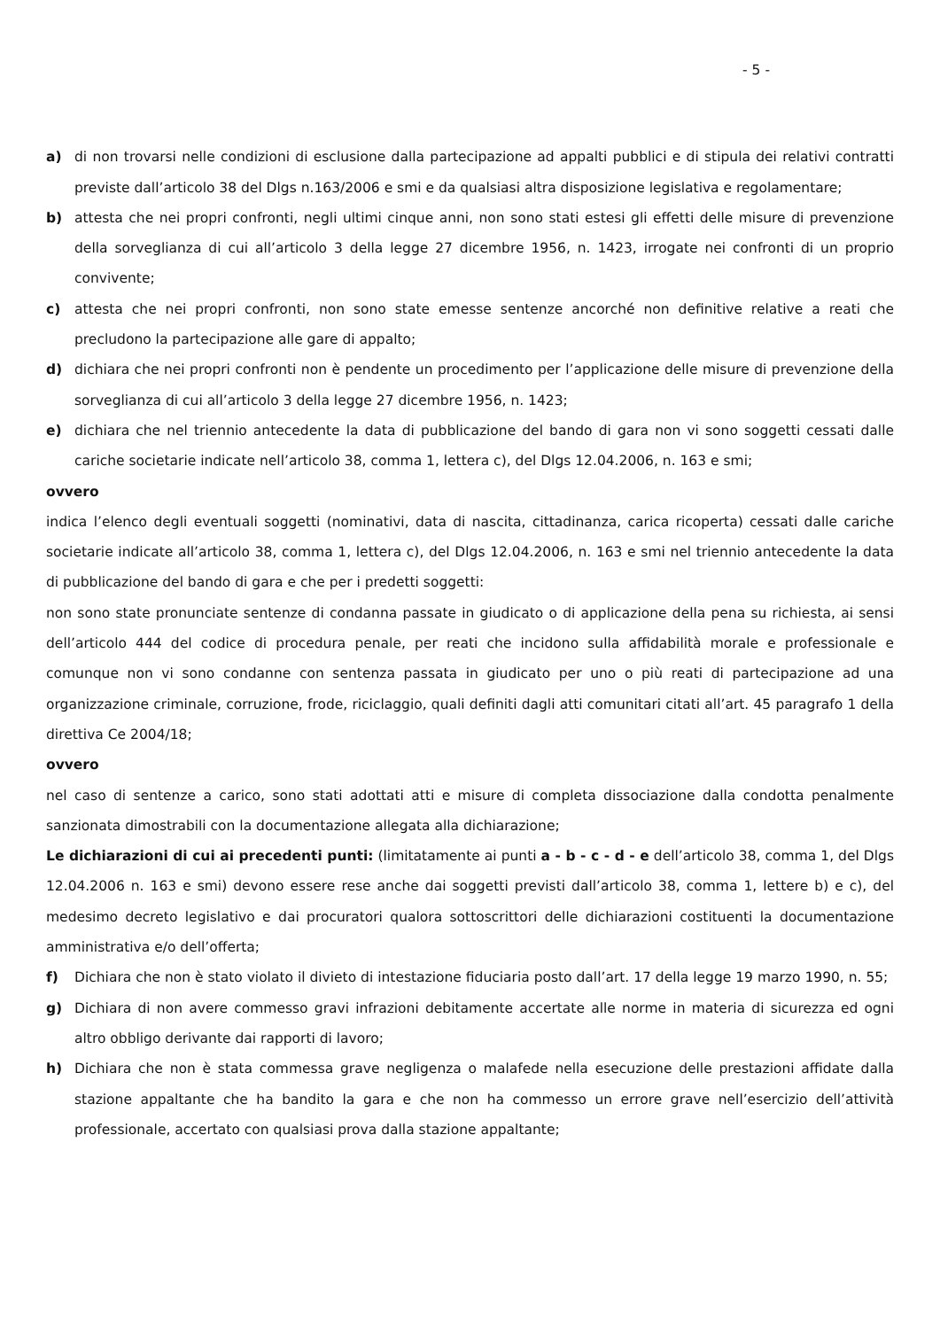- 5 -
a) di non trovarsi nelle condizioni di esclusione dalla partecipazione ad appalti pubblici e di stipula dei relativi contratti previste dall’articolo 38 del Dlgs n.163/2006 e smi e da qualsiasi altra disposizione legislativa e regolamentare;
b) attesta che nei propri confronti, negli ultimi cinque anni, non sono stati estesi gli effetti delle misure di prevenzione della sorveglianza di cui all’articolo 3 della legge 27 dicembre 1956, n. 1423, irrogate nei confronti di un proprio convivente;
c) attesta che nei propri confronti, non sono state emesse sentenze ancorché non definitive relative a reati che precludono la partecipazione alle gare di appalto;
d) dichiara che nei propri confronti non è pendente un procedimento per l’applicazione delle misure di prevenzione della sorveglianza di cui all’articolo 3 della legge 27 dicembre 1956, n. 1423;
e) dichiara che nel triennio antecedente la data di pubblicazione del bando di gara non vi sono soggetti cessati dalle cariche societarie indicate nell’articolo 38, comma 1, lettera c), del Dlgs 12.04.2006, n. 163 e smi;
ovvero
indica l’elenco degli eventuali soggetti (nominativi, data di nascita, cittadinanza, carica ricoperta) cessati dalle cariche societarie indicate all’articolo 38, comma 1, lettera c), del Dlgs 12.04.2006, n. 163 e smi nel triennio antecedente la data di pubblicazione del bando di gara e che per i predetti soggetti:
non sono state pronunciate sentenze di condanna passate in giudicato o di applicazione della pena su richiesta, ai sensi dell’articolo 444 del codice di procedura penale, per reati che incidono sulla affidabilità morale e professionale e comunque non vi sono condanne con sentenza passata in giudicato per uno o più reati di partecipazione ad una organizzazione criminale, corruzione, frode, riciclaggio, quali definiti dagli atti comunitari citati all’art. 45 paragrafo 1 della direttiva Ce 2004/18;
ovvero
nel caso di sentenze a carico, sono stati adottati atti e misure di completa dissociazione dalla condotta penalmente sanzionata dimostrabili con la documentazione allegata alla dichiarazione;
Le dichiarazioni di cui ai precedenti punti: (limitatamente ai punti a - b - c - d - e dell’articolo 38, comma 1, del Dlgs 12.04.2006 n. 163 e smi) devono essere rese anche dai soggetti previsti dall’articolo 38, comma 1, lettere b) e c), del medesimo decreto legislativo e dai procuratori qualora sottoscrittori delle dichiarazioni costituenti la documentazione amministrativa e/o dell’offerta;
f) Dichiara che non è stato violato il divieto di intestazione fiduciaria posto dall’art. 17 della legge 19 marzo 1990, n. 55;
g) Dichiara di non avere commesso gravi infrazioni debitamente accertate alle norme in materia di sicurezza ed ogni altro obbligo derivante dai rapporti di lavoro;
h) Dichiara che non è stata commessa grave negligenza o malafede nella esecuzione delle prestazioni affidate dalla stazione appaltante che ha bandito la gara e che non ha commesso un errore grave nell’esercizio dell’attività professionale, accertato con qualsiasi prova dalla stazione appaltante;